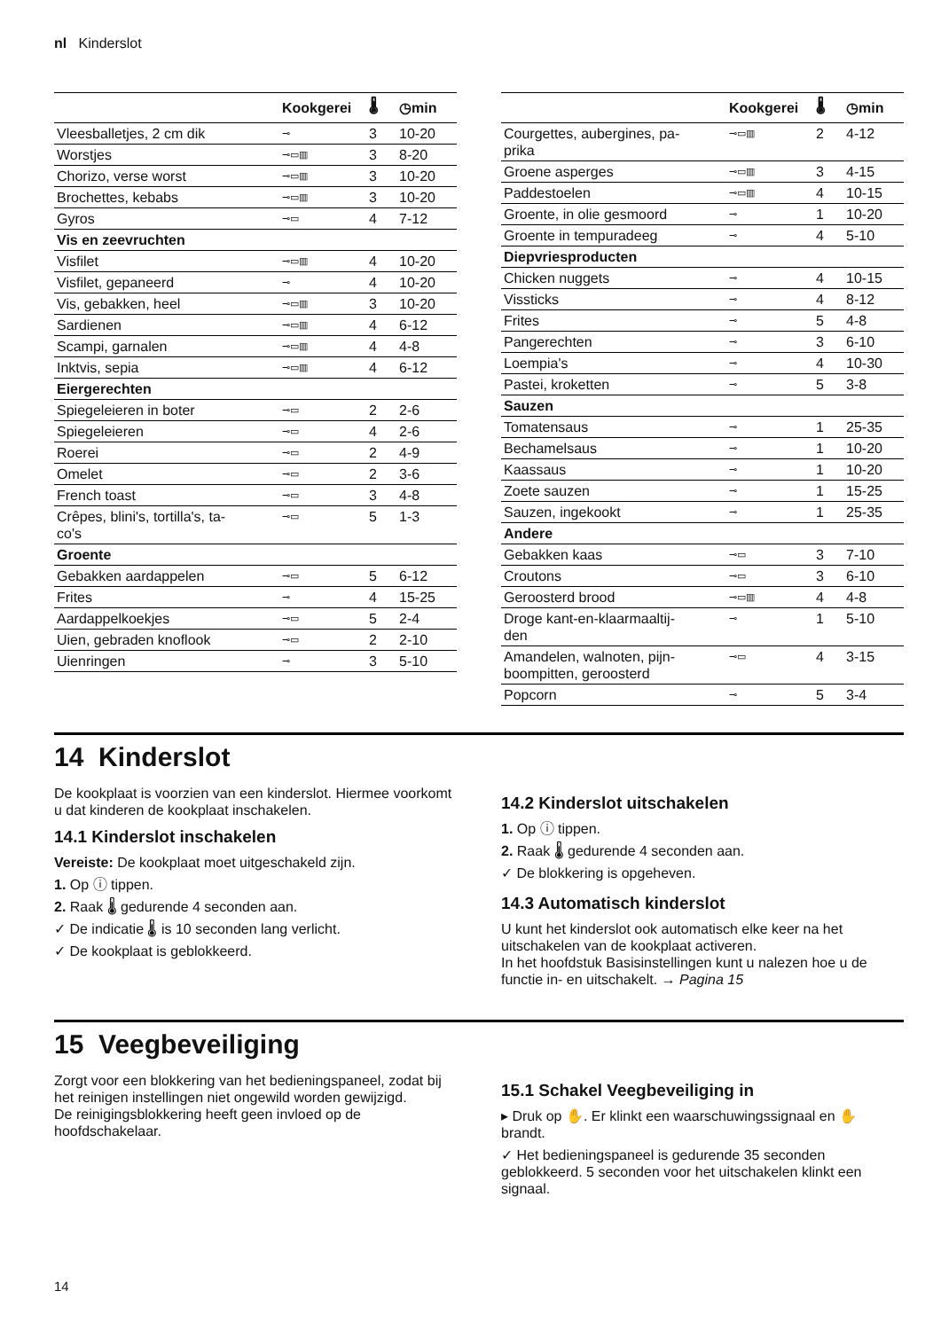nl Kinderslot
| | Kookgerei | 🌡 | ◷min |
| --- | --- | --- | --- |
| Vleesballetjes, 2 cm dik | ⊸ | 3 | 10-20 |
| Worstjes | ⊸▭▥ | 3 | 8-20 |
| Chorizo, verse worst | ⊸▭▥ | 3 | 10-20 |
| Brochettes, kebabs | ⊸▭▥ | 3 | 10-20 |
| Gyros | ⊸▭ | 4 | 7-12 |
| Vis en zeevruchten | | | |
| Visfilet | ⊸▭▥ | 4 | 10-20 |
| Visfilet, gepaneerd | ⊸ | 4 | 10-20 |
| Vis, gebakken, heel | ⊸▭▥ | 3 | 10-20 |
| Sardienen | ⊸▭▥ | 4 | 6-12 |
| Scampi, garnalen | ⊸▭▥ | 4 | 4-8 |
| Inktvis, sepia | ⊸▭▥ | 4 | 6-12 |
| Eiergerechten | | | |
| Spiegeleieren in boter | ⊸▭ | 2 | 2-6 |
| Spiegeleieren | ⊸▭ | 4 | 2-6 |
| Roerei | ⊸▭ | 2 | 4-9 |
| Omelet | ⊸▭ | 2 | 3-6 |
| French toast | ⊸▭ | 3 | 4-8 |
| Crêpes, blini's, tortilla's, ta- co's | ⊸▭ | 5 | 1-3 |
| Groente | | | |
| Gebakken aardappelen | ⊸▭ | 5 | 6-12 |
| Frites | ⊸ | 4 | 15-25 |
| Aardappelkoekjes | ⊸▭ | 5 | 2-4 |
| Uien, gebraden knoflook | ⊸▭ | 2 | 2-10 |
| Uienringen | ⊸ | 3 | 5-10 |
| | Kookgerei | 🌡 | ◷min |
| --- | --- | --- | --- |
| Courgettes, aubergines, pa- prika | ⊸▭▥ | 2 | 4-12 |
| Groene asperges | ⊸▭▥ | 3 | 4-15 |
| Paddestoelen | ⊸▭▥ | 4 | 10-15 |
| Groente, in olie gesmoord | ⊸ | 1 | 10-20 |
| Groente in tempuradeeg | ⊸ | 4 | 5-10 |
| Diepvriesproducten | | | |
| Chicken nuggets | ⊸ | 4 | 10-15 |
| Vissticks | ⊸ | 4 | 8-12 |
| Frites | ⊸ | 5 | 4-8 |
| Pangerechten | ⊸ | 3 | 6-10 |
| Loempia's | ⊸ | 4 | 10-30 |
| Pastei, kroketten | ⊸ | 5 | 3-8 |
| Sauzen | | | |
| Tomatensaus | ⊸ | 1 | 25-35 |
| Bechamelsaus | ⊸ | 1 | 10-20 |
| Kaassaus | ⊸ | 1 | 10-20 |
| Zoete sauzen | ⊸ | 1 | 15-25 |
| Sauzen, ingekookt | ⊸ | 1 | 25-35 |
| Andere | | | |
| Gebakken kaas | ⊸▭ | 3 | 7-10 |
| Croutons | ⊸▭ | 3 | 6-10 |
| Geroosterd brood | ⊸▭▥ | 4 | 4-8 |
| Droge kant-en-klaarmaaltij- den | ⊸ | 1 | 5-10 |
| Amandelen, walnoten, pijn- boompitten, geroosterd | ⊸▭ | 4 | 3-15 |
| Popcorn | ⊸ | 5 | 3-4 |
14 Kinderslot
De kookplaat is voorzien van een kinderslot. Hiermee voorkomt u dat kinderen de kookplaat inschakelen.
14.1 Kinderslot inschakelen
Vereiste: De kookplaat moet uitgeschakeld zijn.
1. Op ⓘ tippen.
2. Raak 🌡 gedurende 4 seconden aan.
✓ De indicatie 🌡 is 10 seconden lang verlicht.
✓ De kookplaat is geblokkeerd.
14.2 Kinderslot uitschakelen
1. Op ⓘ tippen.
2. Raak 🌡 gedurende 4 seconden aan.
✓ De blokkering is opgeheven.
14.3 Automatisch kinderslot
U kunt het kinderslot ook automatisch elke keer na het uitschakelen van de kookplaat activeren.
In het hoofdstuk Basisinstellingen kunt u nalezen hoe u de functie in- en uitschakelt. → Pagina 15
15 Veegbeveiliging
Zorgt voor een blokkering van het bedieningspaneel, zodat bij het reinigen instellingen niet ongewild worden gewijzigd.
De reinigingsblokkering heeft geen invloed op de hoofdschakelaar.
15.1 Schakel Veegbeveiliging in
▸ Druk op ✋. Er klinkt een waarschuwingssignaal en ✋ brandt.
✓ Het bedieningspaneel is gedurende 35 seconden geblokkeerd. 5 seconden voor het uitschakelen klinkt een signaal.
14